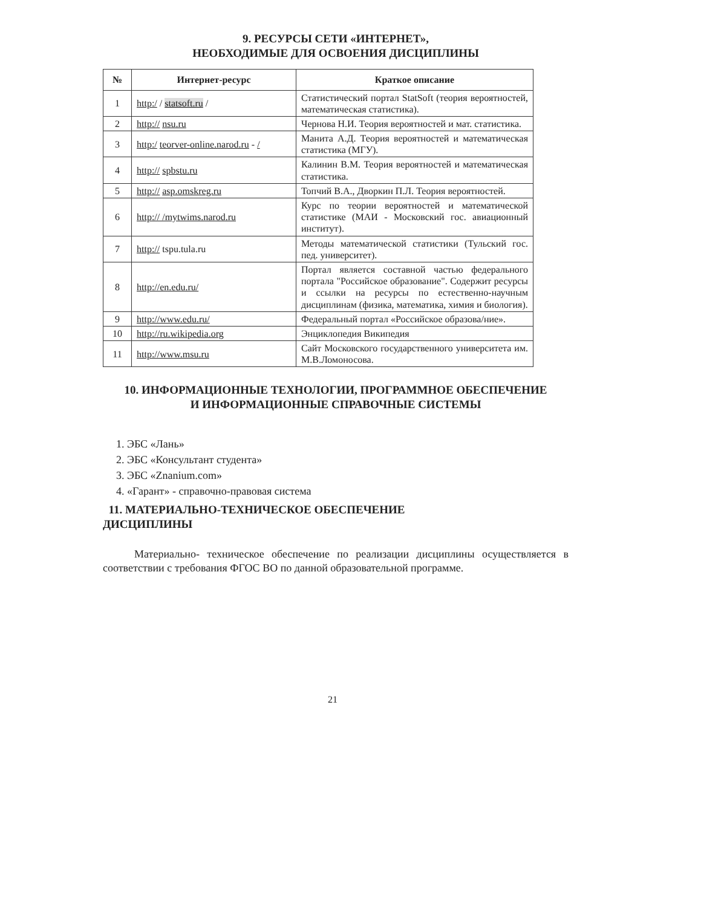9. РЕСУРСЫ СЕТИ «ИНТЕРНЕТ»,
НЕОБХОДИМЫЕ ДЛЯ ОСВОЕНИЯ ДИСЦИПЛИНЫ
| № | Интернет-ресурс | Краткое описание |
| --- | --- | --- |
| 1 | http:/ / statsoft.ru / | Статистический портал StatSoft (теория вероятностей, математическая статистика). |
| 2 | http:// nsu.ru | Чернова Н.И. Теория вероятностей и мат. статистика. |
| 3 | http:/ teorver-online.narod.ru - / | Манита А.Д. Теория вероятностей и математическая статистика (МГУ). |
| 4 | http:// spbstu.ru | Калинин В.М. Теория вероятностей и математическая статистика. |
| 5 | http:// asp.omskreg.ru | Топчий В.А., Дворкин П.Л. Теория вероятностей. |
| 6 | http:// /mytwims.narod.ru | Курс по теории вероятностей и математической статистике (МАИ - Московский гос. авиационный институт). |
| 7 | http:// tspu.tula.ru | Методы математической статистики (Тульский гос. пед. университет). |
| 8 | http://en.edu.ru/ | Портал является составной частью федерального портала "Российское образование". Содержит ресурсы и ссылки на ресурсы по естественно-научным дисциплинам (физика, математика, химия и биология). |
| 9 | http://www.edu.ru/ | Федеральный портал «Российское образова/ние». |
| 10 | http://ru.wikipedia.org | Энциклопедия Википедия |
| 11 | http://www.msu.ru | Сайт Московского государственного университета им. М.В.Ломоносова. |
10. ИНФОРМАЦИОННЫЕ ТЕХНОЛОГИИ, ПРОГРАММНОЕ ОБЕСПЕЧЕНИЕ
И ИНФОРМАЦИОННЫЕ СПРАВОЧНЫЕ СИСТЕМЫ
1. ЭБС «Лань»
2. ЭБС «Консультант студента»
3. ЭБС «Znanium.com»
4. «Гарант» - справочно-правовая система
11. МАТЕРИАЛЬНО-ТЕХНИЧЕСКОЕ ОБЕСПЕЧЕНИЕ
ДИСЦИПЛИНЫ
Материально- техническое обеспечение по реализации дисциплины осуществляется в соответствии с требования ФГОС ВО по данной образовательной программе.
21